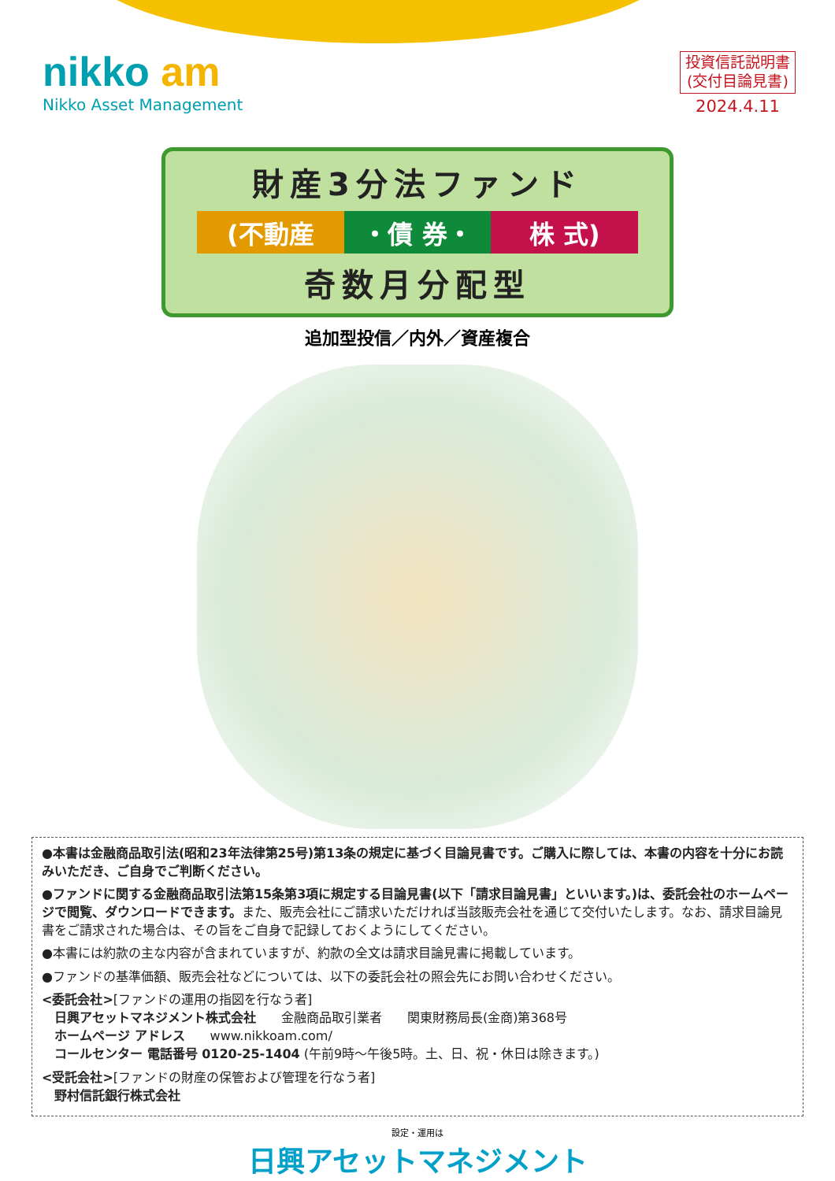nikko am
Nikko Asset Management
投資信託説明書
(交付目論見書)
2024.4.11
財産3分法ファンド
(不動産 ・債 券・ 株 式)
奇数月分配型
追加型投信／内外／資産複合
●本書は金融商品取引法(昭和23年法律第25号)第13条の規定に基づく目論見書です。ご購入に際しては、本書の内容を十分にお読みいただき、ご自身でご判断ください。
●ファンドに関する金融商品取引法第15条第3項に規定する目論見書(以下「請求目論見書」といいます。)は、委託会社のホームページで閲覧、ダウンロードできます。また、販売会社にご請求いただければ当該販売会社を通じて交付いたします。なお、請求目論見書をご請求された場合は、その旨をご自身で記録しておくようにしてください。
●本書には約款の主な内容が含まれていますが、約款の全文は請求目論見書に掲載しています。
●ファンドの基準価額、販売会社などについては、以下の委託会社の照会先にお問い合わせください。
<委託会社>[ファンドの運用の指図を行なう者]
日興アセットマネジメント株式会社　　金融商品取引業者　　関東財務局長(金商)第368号
ホームページ アドレス　　www.nikkoam.com/
コールセンター 電話番号 0120-25-1404 (午前9時～午後5時。土、日、祝・休日は除きます。)
<受託会社>[ファンドの財産の保管および管理を行なう者]
野村信託銀行株式会社
設定・運用は
日興アセットマネジメント